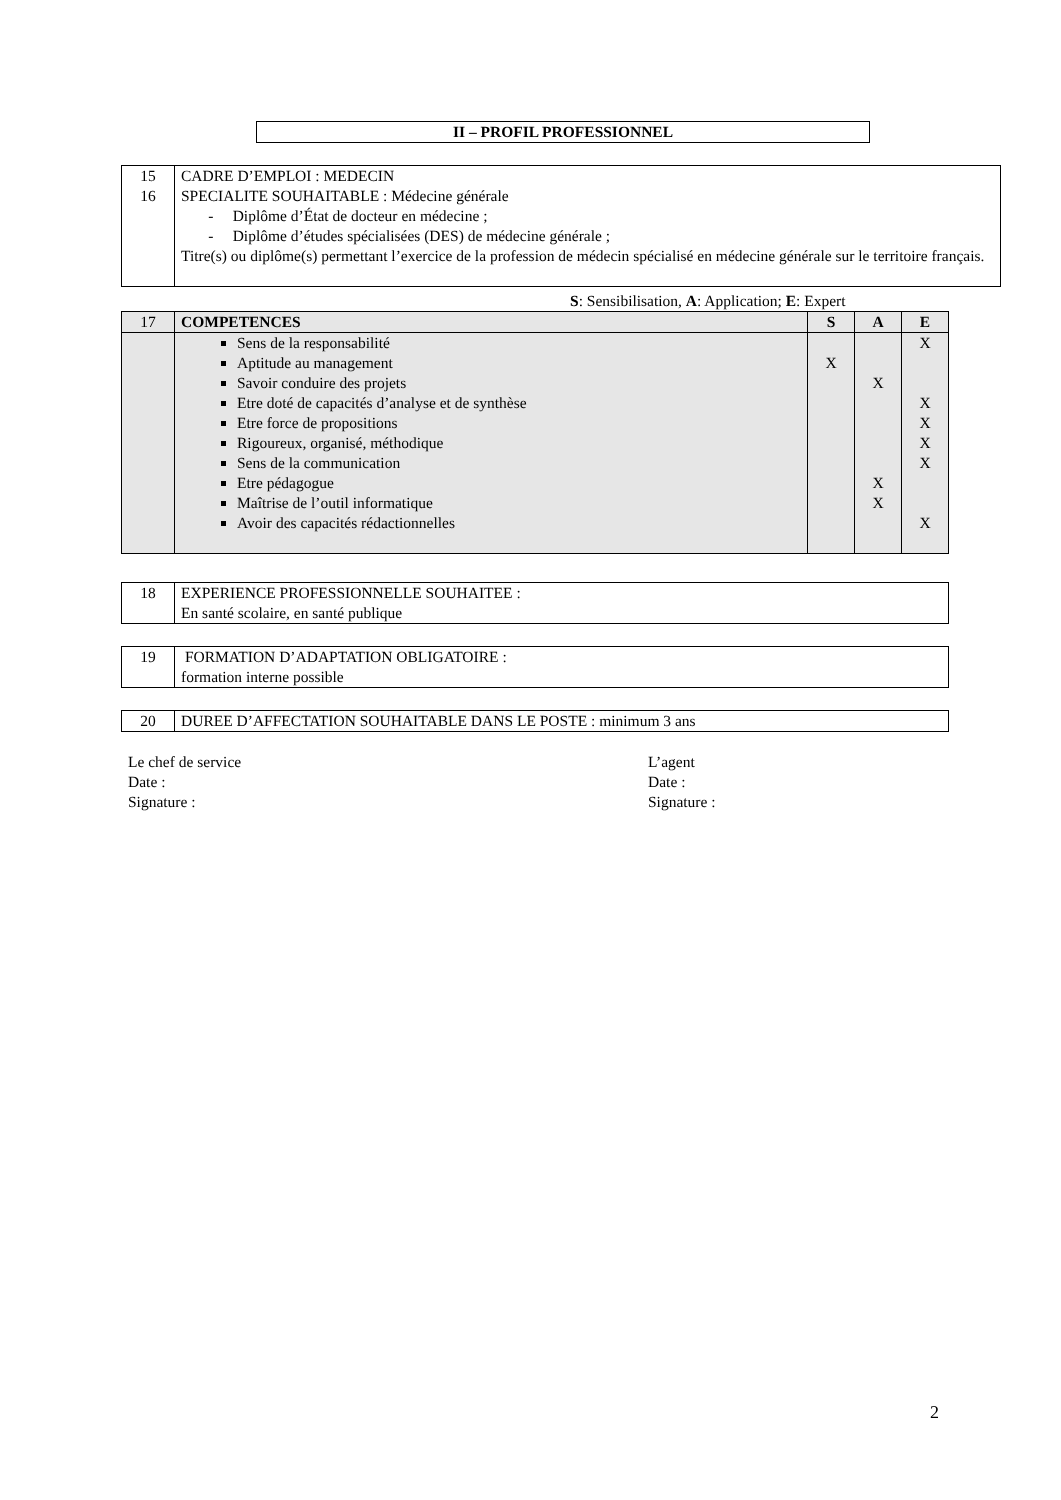II – PROFIL PROFESSIONNEL
| 15 16 | CADRE D’EMPLOI : MEDECIN SPECIALITE SOUHAITABLE : Médecine générale - Diplôme d’État de docteur en médecine ; - Diplôme d’études spécialisées (DES) de médecine générale ; Titre(s) ou diplôme(s) permettant l’exercice de la profession de médecin spécialisé en médecine générale sur le territoire français. |
S: Sensibilisation, A: Application; E: Expert
| 17 | COMPETENCES | S | A | E |
| | Sens de la responsabilité Aptitude au management Savoir conduire des projets Etre doté de capacités d’analyse et de synthèse Etre force de propositions Rigoureux, organisé, méthodique Sens de la communication Etre pédagogue Maîtrise de l’outil informatique Avoir des capacités rédactionnelles | X | X X X | X X X X X X |
| 18 | EXPERIENCE PROFESSIONNELLE SOUHAITEE : En santé scolaire, en santé publique |
| 19 | FORMATION D’ADAPTATION OBLIGATOIRE : formation interne possible |
| 20 | DUREE D’AFFECTATION SOUHAITABLE DANS LE POSTE : minimum 3 ans |
Le chef de service
Date :
Signature :
L’agent
Date :
Signature :
2